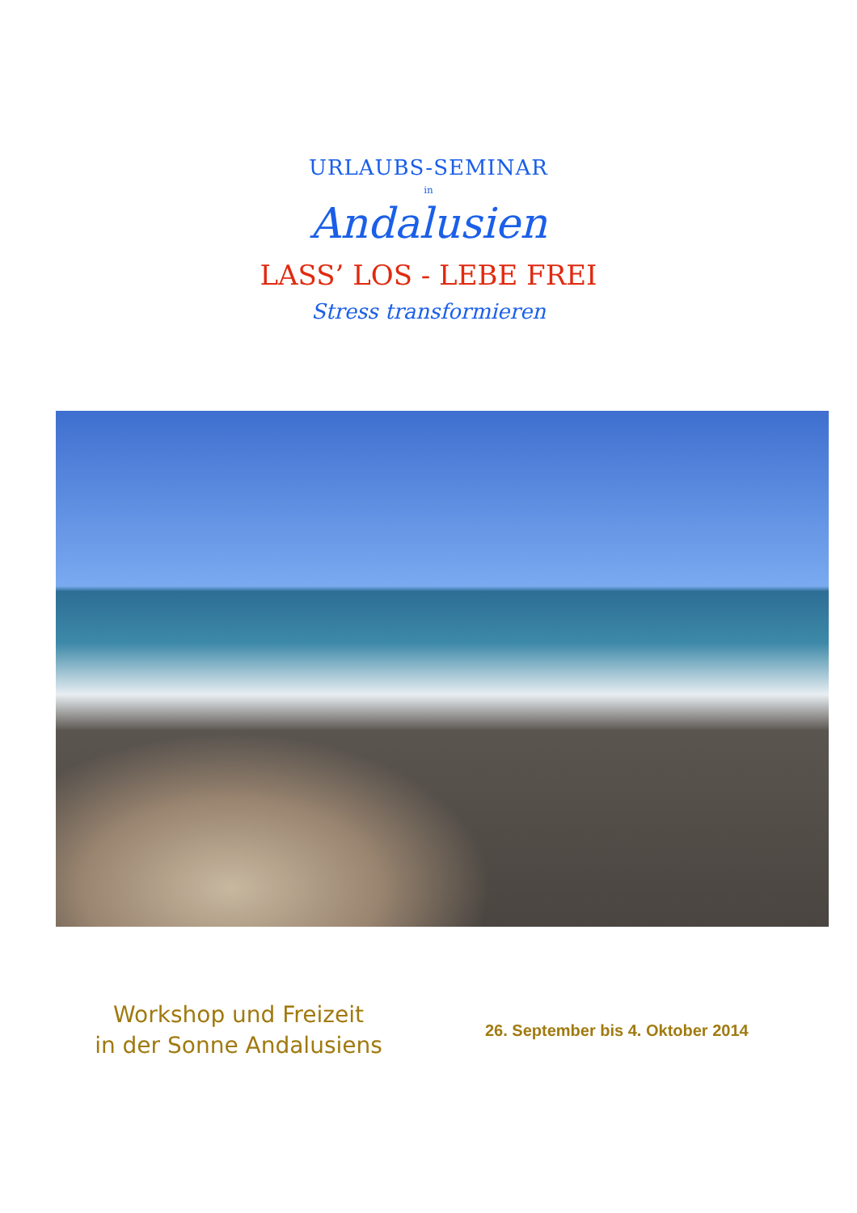URLAUBS-SEMINAR
in
Andalusien
LASS’ LOS - LEBE FREI
Stress transformieren
Workshop und Freizeit
in der Sonne Andalusiens
26. September bis 4. Oktober 2014